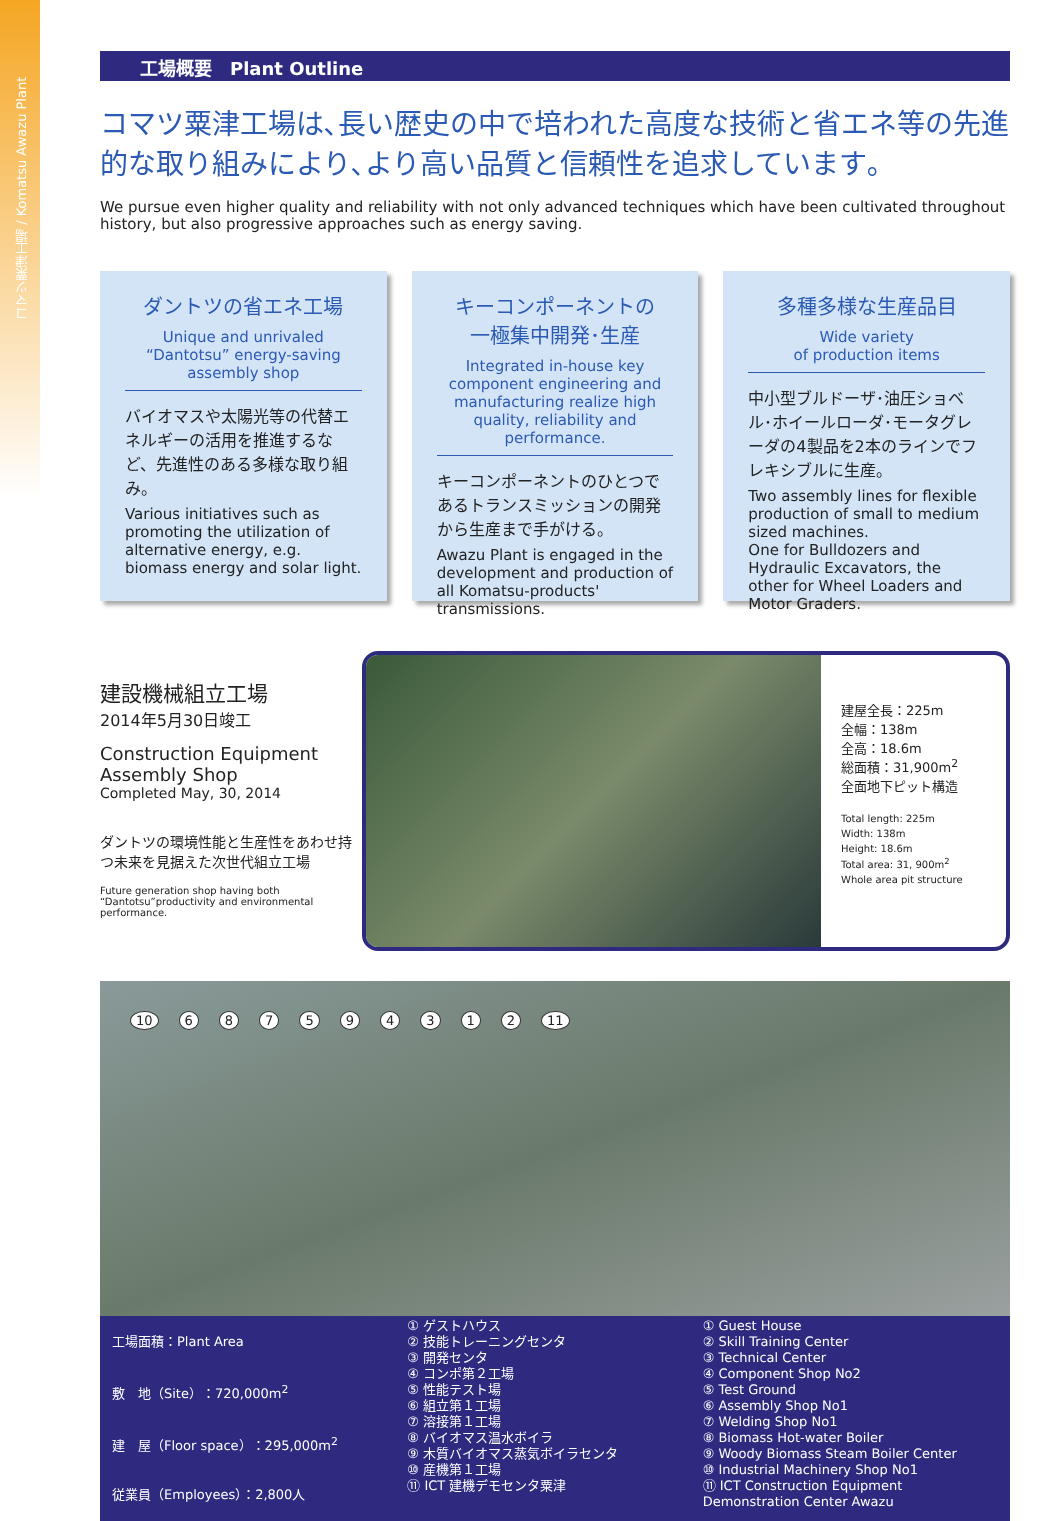コマツ粟津工場 / Komatsu Awazu Plant
工場概要　Plant Outline
コマツ粟津工場は､長い歴史の中で培われた高度な技術と省エネ等の先進的な取り組みにより､より高い品質と信頼性を追求しています｡
We pursue even higher quality and reliability with not only advanced techniques which have been cultivated throughout history, but also progressive approaches such as energy saving.
ダントツの省エネ工場
Unique and unrivaled
“Dantotsu” energy-saving
assembly shop
バイオマスや太陽光等の代替エネルギーの活用を推進するなど、先進性のある多様な取り組み。
Various initiatives such as promoting the utilization of alternative energy, e.g. biomass energy and solar light.
キーコンポーネントの
一極集中開発･生産
Integrated in-house key component engineering and manufacturing realize high quality, reliability and performance.
キーコンポーネントのひとつであるトランスミッションの開発から生産まで手がける。
Awazu Plant is engaged in the development and production of all Komatsu-products' transmissions.
多種多様な生産品目
Wide variety
of production items
中小型ブルドーザ･油圧ショベル･ホイールローダ･モータグレーダの4製品を2本のラインでフレキシブルに生産。
Two assembly lines for flexible production of small to medium sized machines.
One for Bulldozers and Hydraulic Excavators, the other for Wheel Loaders and Motor Graders.
建設機械組立工場
2014年5月30日竣工
Construction Equipment Assembly Shop
Completed May, 30, 2014
ダントツの環境性能と生産性をあわせ持つ未来を見据えた次世代組立工場
Future generation shop having both “Dantotsu”productivity and environmental performance.
建屋全長：225m
全幅：138m
全高：18.6m
総面積：31,900m<sup>2</sup>
全面地下ピット構造
Total length: 225m
Width: 138m
Height: 18.6m
Total area: 31, 900m<sup>2</sup>
Whole area pit structure
10 687594312 11
工場面積：Plant Area
敷　地（Site）：720,000m<sup>2</sup>
建　屋（Floor space）：295,000m<sup>2</sup>
従業員（Employees）：2,800人
① ゲストハウス
② 技能トレーニングセンタ
③ 開発センタ
④ コンポ第２工場
⑤ 性能テスト場
⑥ 組立第１工場
⑦ 溶接第１工場
⑧ バイオマス温水ボイラ
⑨ 木質バイオマス蒸気ボイラセンタ
⑩ 産機第１工場
⑪ ICT 建機デモセンタ粟津
① Guest House
② Skill Training Center
③ Technical Center
④ Component Shop No2
⑤ Test Ground
⑥ Assembly Shop No1
⑦ Welding Shop No1
⑧ Biomass Hot-water Boiler
⑨ Woody Biomass Steam Boiler Center
⑩ Industrial Machinery Shop No1
⑪ ICT Construction Equipment Demonstration Center Awazu